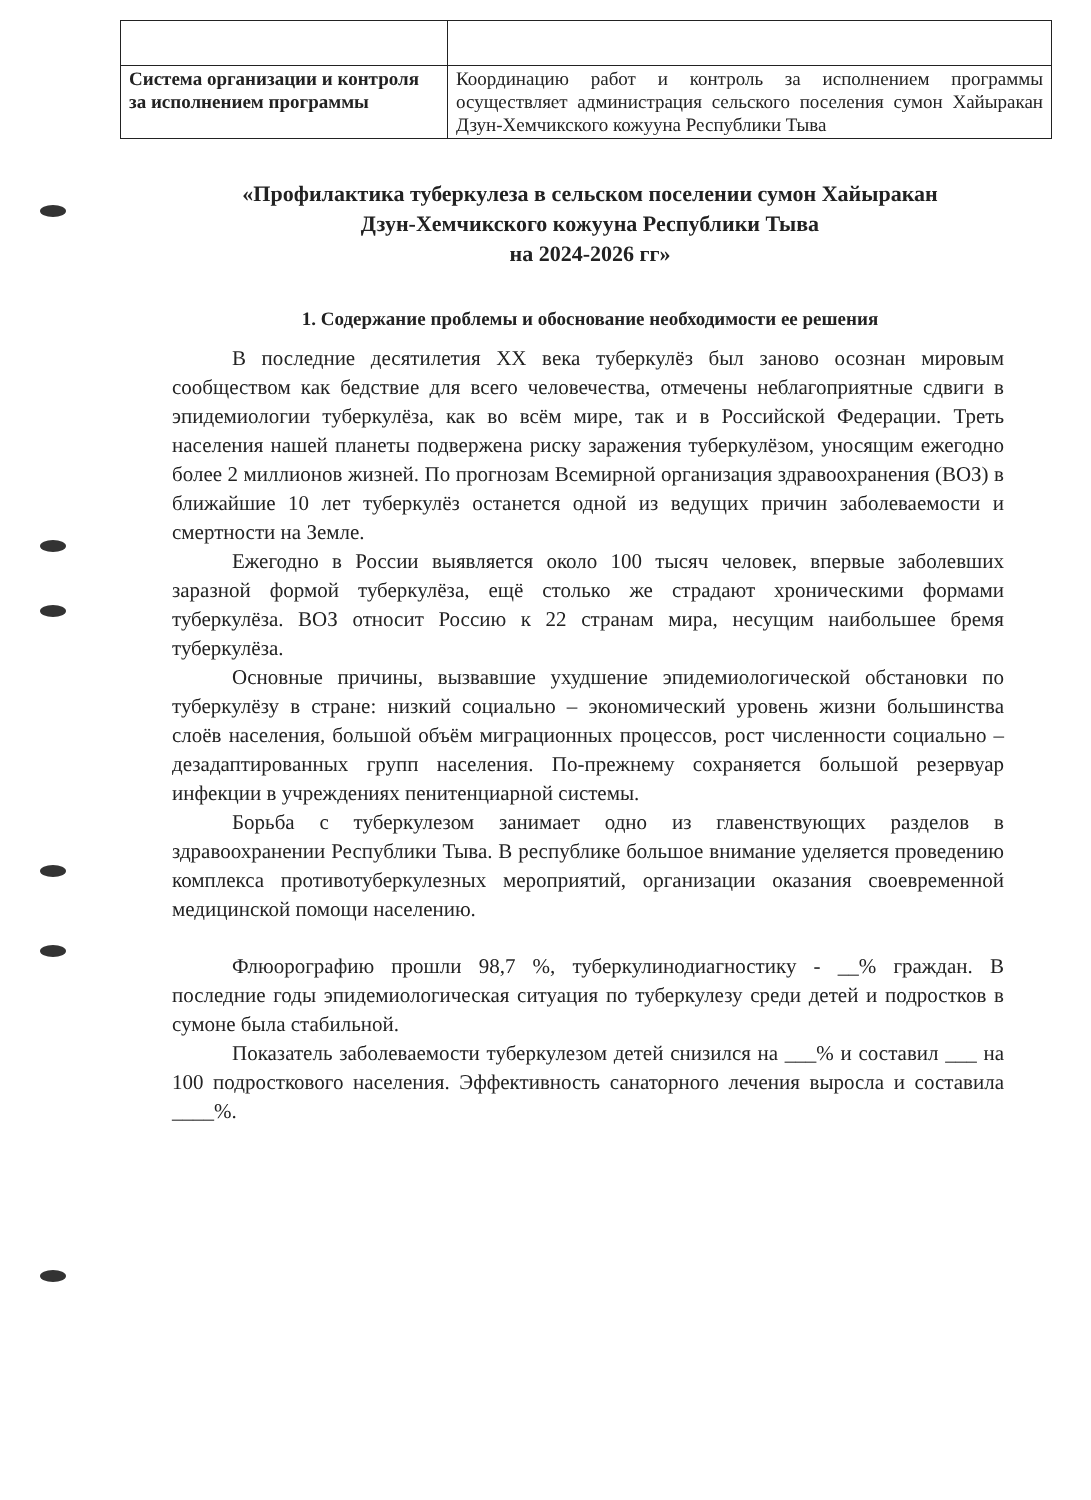| Система организации и контроля за исполнением программы | Координацию работ и контроль за исполнением программы осуществляет администрация сельского поселения сумон Хайыракан Дзун-Хемчикского кожууна Республики Тыва |
«Профилактика туберкулеза в сельском поселении сумон Хайыракан
Дзун-Хемчикского кожууна Республики Тыва
на 2024-2026 гг»
1. Содержание проблемы и обоснование необходимости ее решения
В последние десятилетия XX века туберкулёз был заново осознан мировым сообществом как бедствие для всего человечества, отмечены неблагоприятные сдвиги в эпидемиологии туберкулёза, как во всём мире, так и в Российской Федерации. Треть населения нашей планеты подвержена риску заражения туберкулёзом, уносящим ежегодно более 2 миллионов жизней. По прогнозам Всемирной организация здравоохранения (ВОЗ) в ближайшие 10 лет туберкулёз останется одной из ведущих причин заболеваемости и смертности на Земле.
Ежегодно в России выявляется около 100 тысяч человек, впервые заболевших заразной формой туберкулёза, ещё столько же страдают хроническими формами туберкулёза. ВОЗ относит Россию к 22 странам мира, несущим наибольшее бремя туберкулёза.
Основные причины, вызвавшие ухудшение эпидемиологической обстановки по туберкулёзу в стране: низкий социально – экономический уровень жизни большинства слоёв населения, большой объём миграционных процессов, рост численности социально – дезадаптированных групп населения. По-прежнему сохраняется большой резервуар инфекции в учреждениях пенитенциарной системы.
Борьба с туберкулезом занимает одно из главенствующих разделов в здравоохранении Республики Тыва. В республике большое внимание уделяется проведению комплекса противотуберкулезных мероприятий, организации оказания своевременной медицинской помощи населению.
Флюорографию прошли 98,7 %, туберкулинодиагностику - __% граждан. В последние годы эпидемиологическая ситуация по туберкулезу среди детей и подростков в сумоне была стабильной.
Показатель заболеваемости туберкулезом детей снизился на ___% и составил ___ на 100 подросткового населения. Эффективность санаторного лечения выросла и составила ____%.